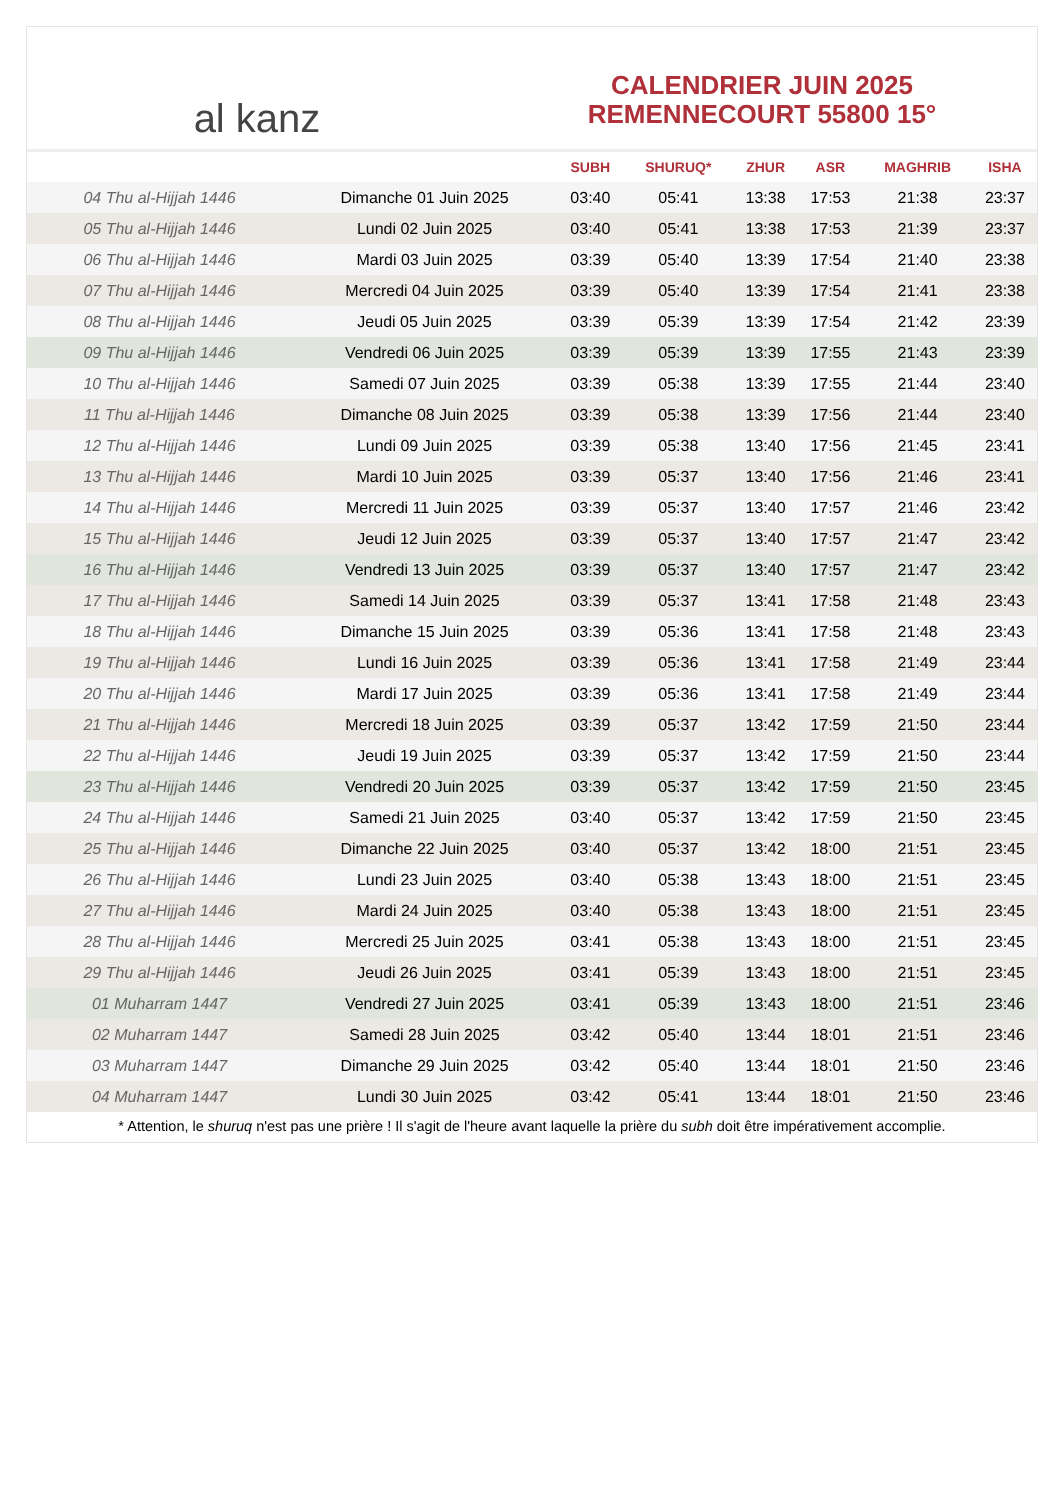al kanz
CALENDRIER JUIN 2025
REMENNECOURT 55800 15°
| | | SUBH | SHURUQ* | ZHUR | ASR | MAGHRIB | ISHA |
| --- | --- | --- | --- | --- | --- | --- | --- |
| 04 Thu al-Hijjah 1446 | Dimanche 01 Juin 2025 | 03:40 | 05:41 | 13:38 | 17:53 | 21:38 | 23:37 |
| 05 Thu al-Hijjah 1446 | Lundi 02 Juin 2025 | 03:40 | 05:41 | 13:38 | 17:53 | 21:39 | 23:37 |
| 06 Thu al-Hijjah 1446 | Mardi 03 Juin 2025 | 03:39 | 05:40 | 13:39 | 17:54 | 21:40 | 23:38 |
| 07 Thu al-Hijjah 1446 | Mercredi 04 Juin 2025 | 03:39 | 05:40 | 13:39 | 17:54 | 21:41 | 23:38 |
| 08 Thu al-Hijjah 1446 | Jeudi 05 Juin 2025 | 03:39 | 05:39 | 13:39 | 17:54 | 21:42 | 23:39 |
| 09 Thu al-Hijjah 1446 | Vendredi 06 Juin 2025 | 03:39 | 05:39 | 13:39 | 17:55 | 21:43 | 23:39 |
| 10 Thu al-Hijjah 1446 | Samedi 07 Juin 2025 | 03:39 | 05:38 | 13:39 | 17:55 | 21:44 | 23:40 |
| 11 Thu al-Hijjah 1446 | Dimanche 08 Juin 2025 | 03:39 | 05:38 | 13:39 | 17:56 | 21:44 | 23:40 |
| 12 Thu al-Hijjah 1446 | Lundi 09 Juin 2025 | 03:39 | 05:38 | 13:40 | 17:56 | 21:45 | 23:41 |
| 13 Thu al-Hijjah 1446 | Mardi 10 Juin 2025 | 03:39 | 05:37 | 13:40 | 17:56 | 21:46 | 23:41 |
| 14 Thu al-Hijjah 1446 | Mercredi 11 Juin 2025 | 03:39 | 05:37 | 13:40 | 17:57 | 21:46 | 23:42 |
| 15 Thu al-Hijjah 1446 | Jeudi 12 Juin 2025 | 03:39 | 05:37 | 13:40 | 17:57 | 21:47 | 23:42 |
| 16 Thu al-Hijjah 1446 | Vendredi 13 Juin 2025 | 03:39 | 05:37 | 13:40 | 17:57 | 21:47 | 23:42 |
| 17 Thu al-Hijjah 1446 | Samedi 14 Juin 2025 | 03:39 | 05:37 | 13:41 | 17:58 | 21:48 | 23:43 |
| 18 Thu al-Hijjah 1446 | Dimanche 15 Juin 2025 | 03:39 | 05:36 | 13:41 | 17:58 | 21:48 | 23:43 |
| 19 Thu al-Hijjah 1446 | Lundi 16 Juin 2025 | 03:39 | 05:36 | 13:41 | 17:58 | 21:49 | 23:44 |
| 20 Thu al-Hijjah 1446 | Mardi 17 Juin 2025 | 03:39 | 05:36 | 13:41 | 17:58 | 21:49 | 23:44 |
| 21 Thu al-Hijjah 1446 | Mercredi 18 Juin 2025 | 03:39 | 05:37 | 13:42 | 17:59 | 21:50 | 23:44 |
| 22 Thu al-Hijjah 1446 | Jeudi 19 Juin 2025 | 03:39 | 05:37 | 13:42 | 17:59 | 21:50 | 23:44 |
| 23 Thu al-Hijjah 1446 | Vendredi 20 Juin 2025 | 03:39 | 05:37 | 13:42 | 17:59 | 21:50 | 23:45 |
| 24 Thu al-Hijjah 1446 | Samedi 21 Juin 2025 | 03:40 | 05:37 | 13:42 | 17:59 | 21:50 | 23:45 |
| 25 Thu al-Hijjah 1446 | Dimanche 22 Juin 2025 | 03:40 | 05:37 | 13:42 | 18:00 | 21:51 | 23:45 |
| 26 Thu al-Hijjah 1446 | Lundi 23 Juin 2025 | 03:40 | 05:38 | 13:43 | 18:00 | 21:51 | 23:45 |
| 27 Thu al-Hijjah 1446 | Mardi 24 Juin 2025 | 03:40 | 05:38 | 13:43 | 18:00 | 21:51 | 23:45 |
| 28 Thu al-Hijjah 1446 | Mercredi 25 Juin 2025 | 03:41 | 05:38 | 13:43 | 18:00 | 21:51 | 23:45 |
| 29 Thu al-Hijjah 1446 | Jeudi 26 Juin 2025 | 03:41 | 05:39 | 13:43 | 18:00 | 21:51 | 23:45 |
| 01 Muharram 1447 | Vendredi 27 Juin 2025 | 03:41 | 05:39 | 13:43 | 18:00 | 21:51 | 23:46 |
| 02 Muharram 1447 | Samedi 28 Juin 2025 | 03:42 | 05:40 | 13:44 | 18:01 | 21:51 | 23:46 |
| 03 Muharram 1447 | Dimanche 29 Juin 2025 | 03:42 | 05:40 | 13:44 | 18:01 | 21:50 | 23:46 |
| 04 Muharram 1447 | Lundi 30 Juin 2025 | 03:42 | 05:41 | 13:44 | 18:01 | 21:50 | 23:46 |
* Attention, le shuruq n'est pas une prière ! Il s'agit de l'heure avant laquelle la prière du subh doit être impérativement accomplie.